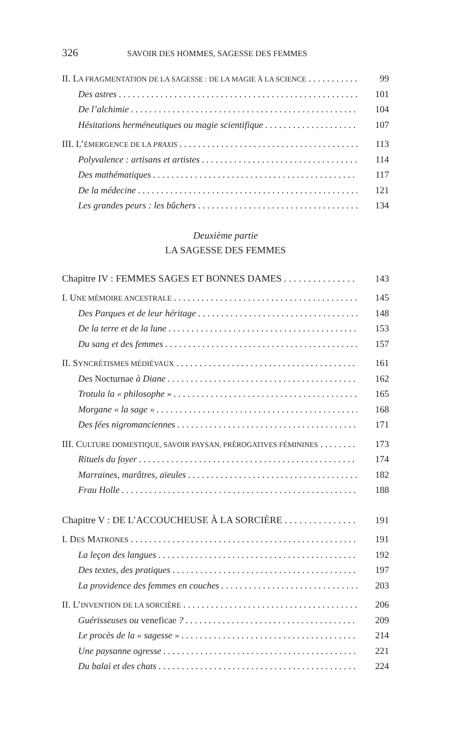326 SAVOIR DES HOMMES, SAGESSE DES FEMMES
II. LA FRAGMENTATION DE LA SAGESSE : DE LA MAGIE À LA SCIENCE 99
Des astres 101
De l’alchimie 104
Hésitations herméneutiques ou magie scientifique 107
III. L’ÉMERGENCE DE LA PRAXIS 113
Polyvalence : artisans et artistes 114
Des mathématiques 117
De la médecine 121
Les grandes peurs : les bûchers 134
Deuxième partie
LA SAGESSE DES FEMMES
Chapitre IV : FEMMES SAGES ET BONNES DAMES 143
I. UNE MÉMOIRE ANCESTRALE 145
Des Parques et de leur héritage 148
De la terre et de la lune 153
Du sang et des femmes 157
II. SYNCRÉTISMES MÉDIÉVAUX 161
Des Nocturnae à Diane 162
Trotula la « philosophe » 165
Morgane « la sage » 168
Des fées nigromanciennes 171
III. CULTURE DOMESTIQUE, SAVOIR PAYSAN, PRÉROGATIVES FÉMININES 173
Rituels du foyer 174
Marraines, marâtres, aïeules 182
Frau Holle 188
Chapitre V : DE L’ACCOUCHEUSE À LA SORCIÈRE 191
I. DES MATRONES 191
La leçon des langues 192
Des textes, des pratiques 197
La providence des femmes en couches 203
II. L’INVENTION DE LA SORCIÈRE 206
Guérisseuses ou veneficae ? 209
Le procès de la « sagesse » 214
Une paysanne ogresse 221
Du balai et des chats 224